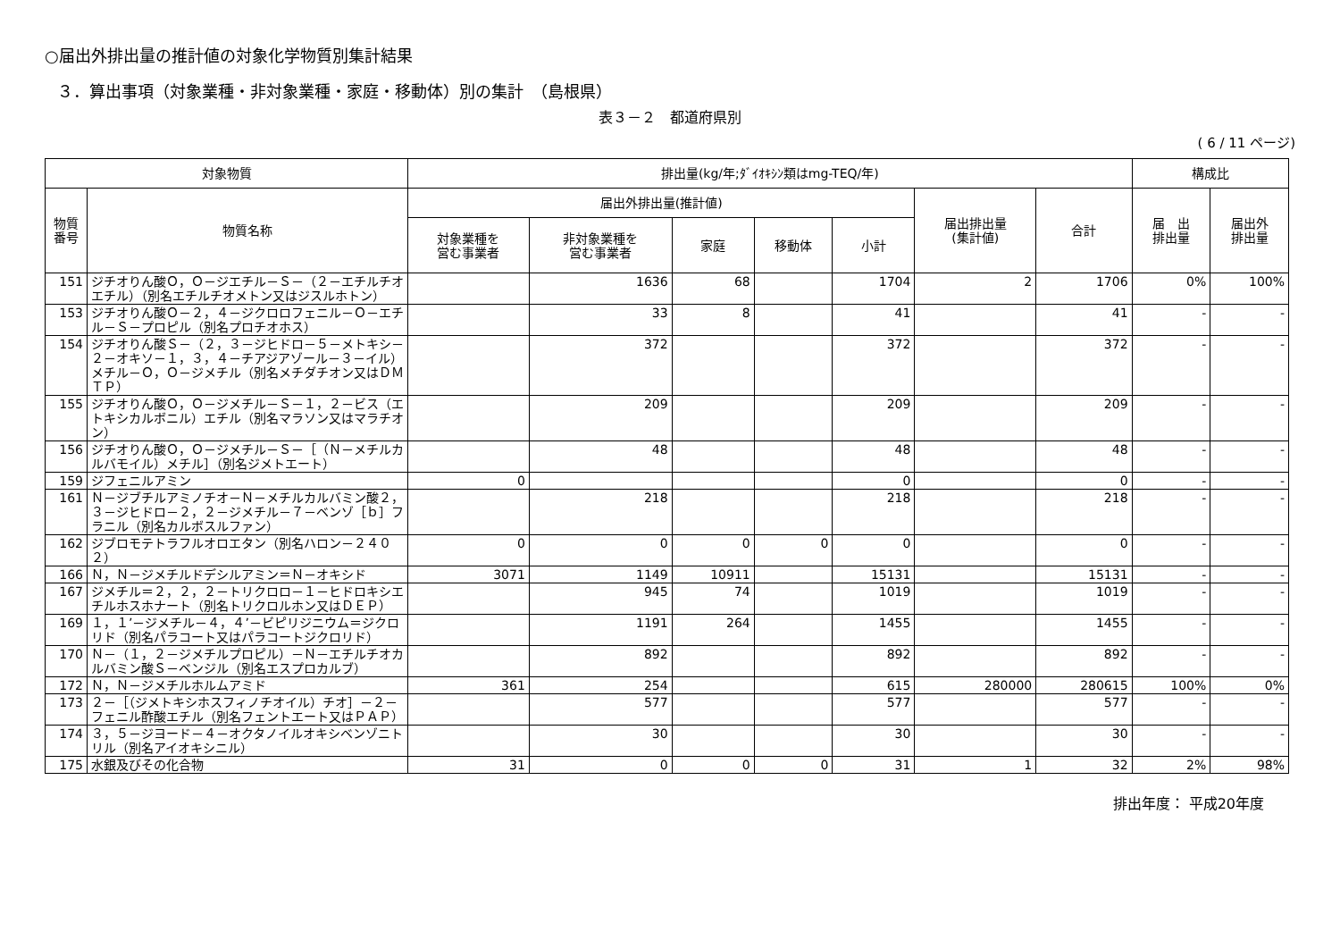○届出外排出量の推計値の対象化学物質別集計結果
３．算出事項（対象業種・非対象業種・家庭・移動体）別の集計　（島根県）
表３－２　都道府県別
( 6 / 11 ページ)
| 対象物質 | | 排出量(kg/年;ﾀﾞｲｵｷｼﾝ類はmg-TEQ/年) | | | | | | | 構成比 | |
| --- | --- | --- | --- | --- | --- | --- | --- | --- | --- | --- |
| 物質 番号 | 物質名称 | 届出外排出量(推計値) | | | | | 届出排出量 (集計値) | 合計 | 届 出 排出量 | 届出外 排出量 |
| | | 対象業種を 営む事業者 | 非対象業種を 営む事業者 | 家庭 | 移動体 | 小計 | | | | |
| 151 | ジチオりん酸Ｏ，Ｏ－ジエチル－Ｓ－（２－エチルチオエチル）（別名エチルチオメトン又はジスルホトン） | | 1636 | 68 | | 1704 | 2 | 1706 | 0% | 100% |
| 153 | ジチオりん酸Ｏ－２，４－ジクロロフェニル－Ｏ－エチル－Ｓ－プロピル（別名プロチオホス） | | 33 | 8 | | 41 | | 41 | - | - |
| 154 | ジチオりん酸Ｓ－（２，３－ジヒドロ－５－メトキシ－２－オキソ－１，３，４－チアジアゾール－３－イル）メチル－Ｏ，Ｏ－ジメチル（別名メチダチオン又はＤＭＴＰ） | | 372 | | | 372 | | 372 | - | - |
| 155 | ジチオりん酸Ｏ，Ｏ－ジメチル－Ｓ－１，２－ビス（エトキシカルボニル）エチル（別名マラソン又はマラチオン） | | 209 | | | 209 | | 209 | - | - |
| 156 | ジチオりん酸Ｏ，Ｏ－ジメチル－Ｓ－［（Ｎ－メチルカルバモイル）メチル］（別名ジメトエート） | | 48 | | | 48 | | 48 | - | - |
| 159 | ジフェニルアミン | 0 | | | | 0 | | 0 | - | - |
| 161 | Ｎ－ジブチルアミノチオ－Ｎ－メチルカルバミン酸２，３－ジヒドロ－２，２－ジメチル－７－ベンゾ［ｂ］フラニル（別名カルボスルファン） | | 218 | | | 218 | | 218 | - | - |
| 162 | ジブロモテトラフルオロエタン（別名ハロン－２４０２） | 0 | 0 | 0 | 0 | 0 | | 0 | - | - |
| 166 | Ｎ，Ｎ－ジメチルドデシルアミン＝Ｎ－オキシド | 3071 | 1149 | 10911 | | 15131 | | 15131 | - | - |
| 167 | ジメチル＝２，２，２－トリクロロ－１－ヒドロキシエチルホスホナート（別名トリクロルホン又はＤＥＰ） | | 945 | 74 | | 1019 | | 1019 | - | - |
| 169 | １，１’－ジメチル－４，４’－ビピリジニウム＝ジクロリド（別名パラコート又はパラコートジクロリド） | | 1191 | 264 | | 1455 | | 1455 | - | - |
| 170 | Ｎ－（１，２－ジメチルプロピル）－Ｎ－エチルチオカルバミン酸Ｓ－ベンジル（別名エスプロカルブ） | | 892 | | | 892 | | 892 | - | - |
| 172 | Ｎ，Ｎ－ジメチルホルムアミド | 361 | 254 | | | 615 | 280000 | 280615 | 100% | 0% |
| 173 | ２－［（ジメトキシホスフィノチオイル）チオ］－２－フェニル酢酸エチル（別名フェントエート又はＰＡＰ） | | 577 | | | 577 | | 577 | - | - |
| 174 | ３，５－ジヨード－４－オクタノイルオキシベンゾニトリル（別名アイオキシニル） | | 30 | | | 30 | | 30 | - | - |
| 175 | 水銀及びその化合物 | 31 | 0 | 0 | 0 | 31 | 1 | 32 | 2% | 98% |
排出年度： 平成20年度